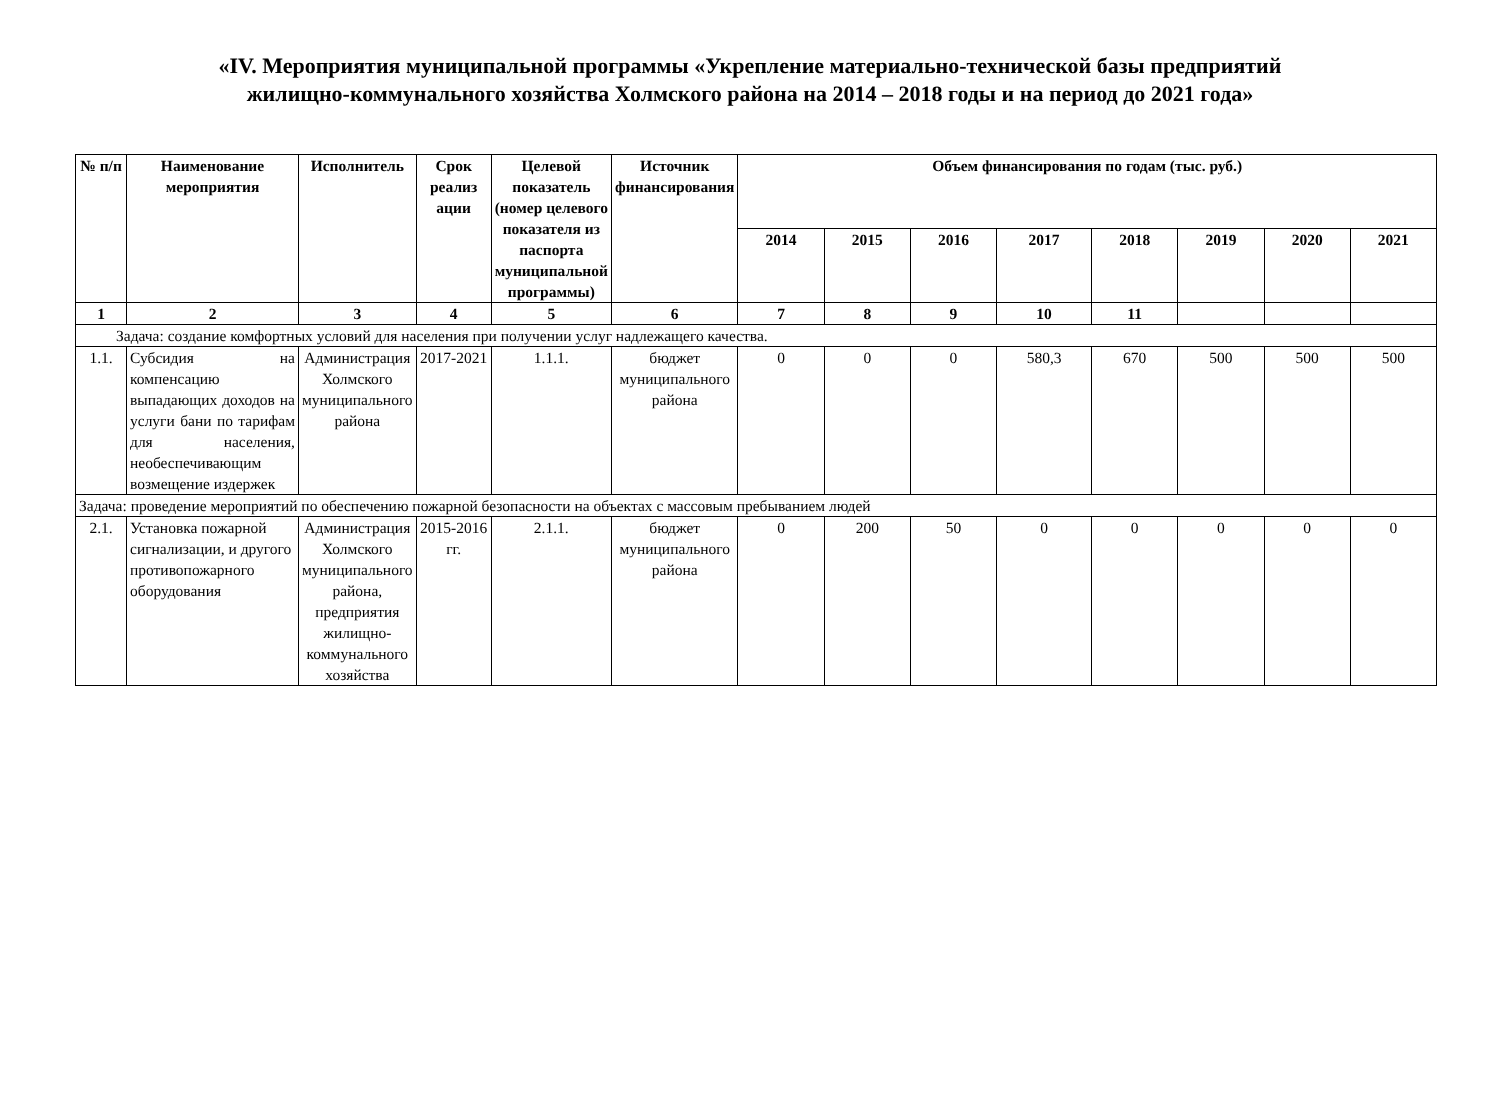«IV. Мероприятия муниципальной программы «Укрепление материально-технической базы предприятий
жилищно-коммунального хозяйства Холмского района на 2014 – 2018 годы и на период до 2021 года»
| № п/п | Наименование мероприятия | Исполнитель | Срок реализ ации | Целевой показатель (номер целевого показателя из паспорта муниципальной программы) | Источник финансирования | Объем финансирования по годам (тыс. руб.) | | | | | | | |
| --- | --- | --- | --- | --- | --- | --- | --- | --- | --- | --- | --- | --- | --- |
| | | | | | | 2014 | 2015 | 2016 | 2017 | 2018 | 2019 | 2020 | 2021 |
| 1 | 2 | 3 | 4 | 5 | 6 | 7 | 8 | 9 | 10 | 11 | | | |
| Задача: создание комфортных условий для населения при получении услуг надлежащего качества. | | | | | | | | | | | | | |
| 1.1. | Субсидия на компенсацию выпадающих доходов на услуги бани по тарифам для населения, необеспечивающим возмещение издержек | Администрация Холмского муниципального района | 2017-2021 | 1.1.1. | бюджет муниципального района | 0 | 0 | 0 | 580,3 | 670 | 500 | 500 | 500 |
| Задача: проведение мероприятий по обеспечению пожарной безопасности на объектах с массовым пребыванием людей | | | | | | | | | | | | | |
| 2.1. | Установка пожарной сигнализации, и другого противопожарного оборудования | Администрация Холмского муниципального района, предприятия жилищно-коммунального хозяйства | 2015-2016 гг. | 2.1.1. | бюджет муниципального района | 0 | 200 | 50 | 0 | 0 | 0 | 0 | 0 |